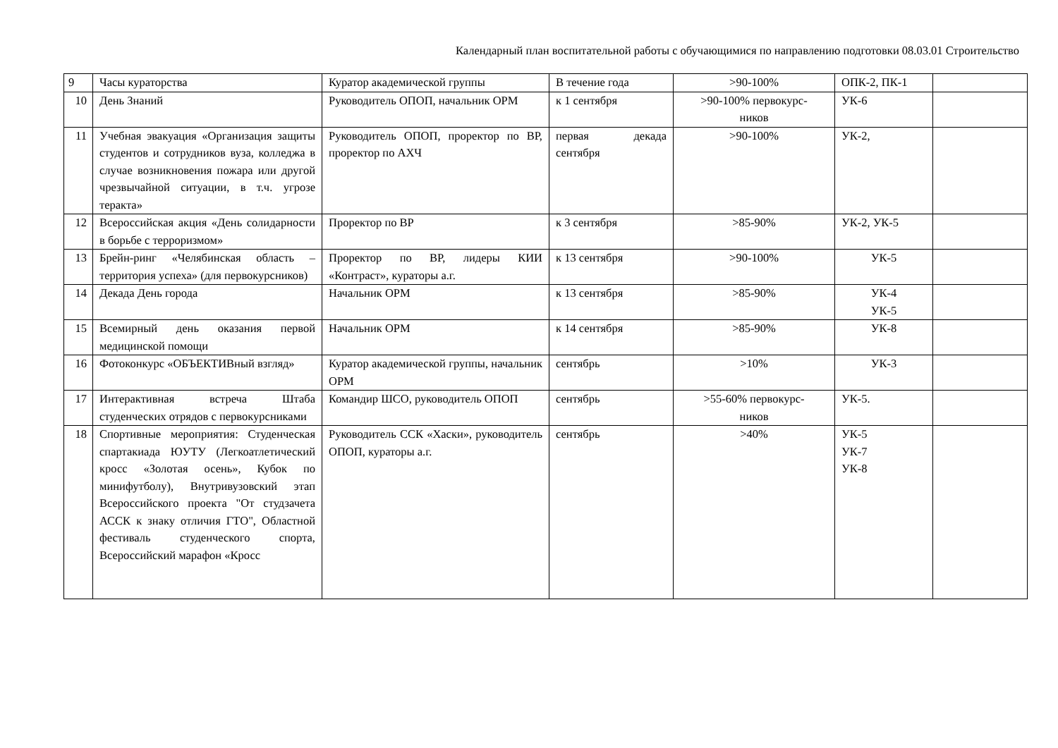Календарный план воспитательной работы с обучающимися по направлению подготовки 08.03.01 Строительство
| 9 | Часы кураторства | Куратор академической группы | В течение года | >90-100% | ОПК-2, ПК-1 | |
| 10 | День Знаний | Руководитель ОПОП, начальник ОРМ | к 1 сентября | >90-100% первокурс- ников | УК-6 | |
| 11 | Учебная эвакуация «Организация защиты студентов и сотрудников вуза, колледжа в случае возникновения пожара или другой чрезвычайной ситуации, в т.ч. угрозе теракта» | Руководитель ОПОП, проректор по ВР, проректор по АХЧ | первая декада сентября | >90-100% | УК-2, | |
| 12 | Всероссийская акция «День солидарности в борьбе с терроризмом» | Проректор по ВР | к 3 сентября | >85-90% | УК-2, УК-5 | |
| 13 | Брейн-ринг «Челябинская область – территория успеха» (для первокурсников) | Проректор по ВР, лидеры КИИ «Контраст», кураторы а.г. | к 13 сентября | >90-100% | УК-5 | |
| 14 | Декада День города | Начальник ОРМ | к 13 сентября | >85-90% | УК-4 УК-5 | |
| 15 | Всемирный день оказания первой медицинской помощи | Начальник ОРМ | к 14 сентября | >85-90% | УК-8 | |
| 16 | Фотоконкурс «ОБЪЕКТИВный взгляд» | Куратор академической группы, начальник ОРМ | сентябрь | >10% | УК-3 | |
| 17 | Интерактивная встреча Штаба студенческих отрядов с первокурсниками | Командир ШСО, руководитель ОПОП | сентябрь | >55-60% первокурс- ников | УК-5. | |
| 18 | Спортивные мероприятия: Студенческая спартакиада ЮУТУ (Легкоатлетический кросс «Золотая осень», Кубок по минифутболу), Внутривузовский этап Всероссийского проекта "От студзачета АССК к знаку отличия ГТО", Областной фестиваль студенческого спорта, Всероссийский марафон «Кросс | Руководитель ССК «Хаски», руководитель ОПОП, кураторы а.г. | сентябрь | >40% | УК-5 УК-7 УК-8 | |